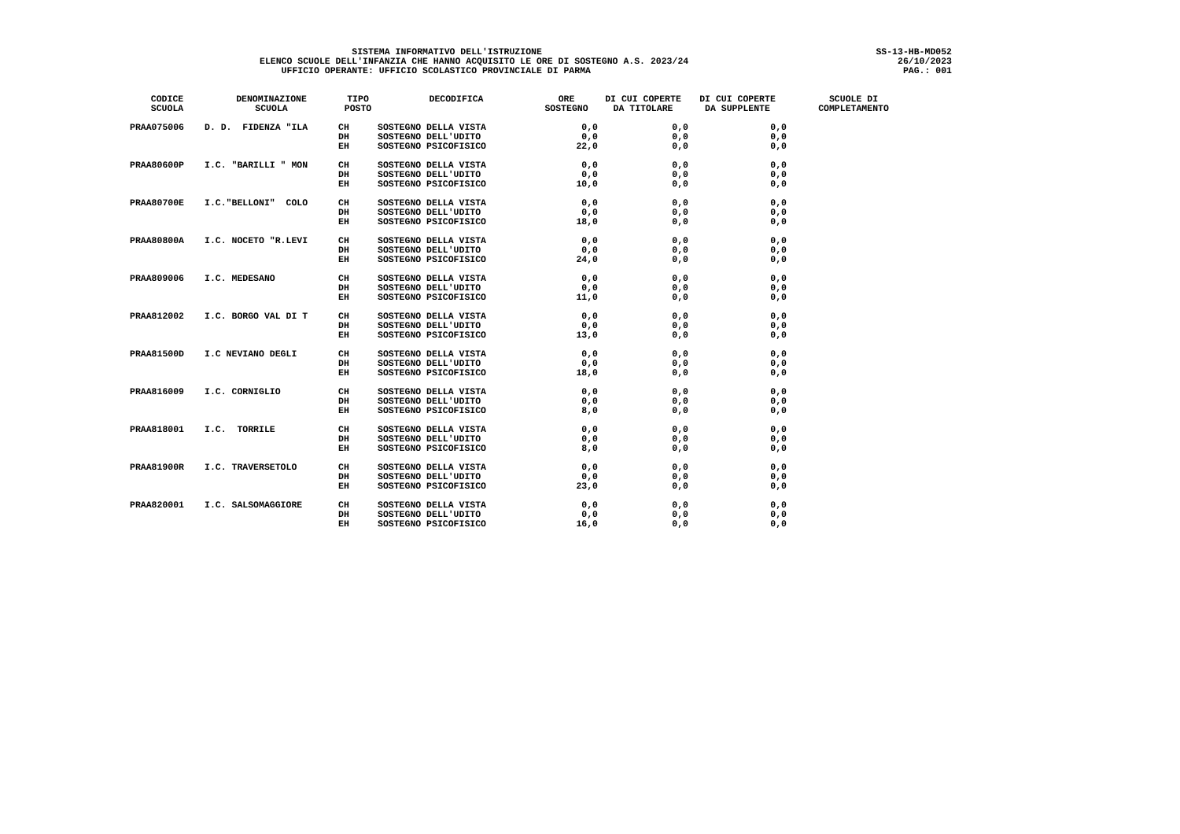SISTEMA INFORMATIVO DELL'ISTRUZIONE ELENCO SCUOLE DELL'INFANZIA CHE HANNO ACQUISITO LE ORE DI SOSTEGNO A.S. 2023/24 UFFICIO OPERANTE: UFFICIO SCOLASTICO PROVINCIALE DI PARMA
SS-13-HB-MD052
26/10/2023
PAG.: 001
| CODICE SCUOLA | DENOMINAZIONE SCUOLA | TIPO POSTO | DECODIFICA | ORE SOSTEGNO | DI CUI COPERTE DA TITOLARE | DI CUI COPERTE DA SUPPLENTE | SCUOLE DI COMPLETAMENTO |
| --- | --- | --- | --- | --- | --- | --- | --- |
| PRAA075006 | D. D. FIDENZA "ILA | CH DH EH | SOSTEGNO DELLA VISTA SOSTEGNO DELL'UDITO SOSTEGNO PSICOFISICO | 0,0 0,0 22,0 | 0,0 0,0 0,0 | 0,0 0,0 0,0 | |
| PRAA80600P | I.C. "BARILLI " MON | CH DH EH | SOSTEGNO DELLA VISTA SOSTEGNO DELL'UDITO SOSTEGNO PSICOFISICO | 0,0 0,0 10,0 | 0,0 0,0 0,0 | 0,0 0,0 0,0 | |
| PRAA80700E | I.C."BELLONI" COLO | CH DH EH | SOSTEGNO DELLA VISTA SOSTEGNO DELL'UDITO SOSTEGNO PSICOFISICO | 0,0 0,0 18,0 | 0,0 0,0 0,0 | 0,0 0,0 0,0 | |
| PRAA80800A | I.C. NOCETO "R.LEVI | CH DH EH | SOSTEGNO DELLA VISTA SOSTEGNO DELL'UDITO SOSTEGNO PSICOFISICO | 0,0 0,0 24,0 | 0,0 0,0 0,0 | 0,0 0,0 0,0 | |
| PRAA809006 | I.C. MEDESANO | CH DH EH | SOSTEGNO DELLA VISTA SOSTEGNO DELL'UDITO SOSTEGNO PSICOFISICO | 0,0 0,0 11,0 | 0,0 0,0 0,0 | 0,0 0,0 0,0 | |
| PRAA812002 | I.C. BORGO VAL DI T | CH DH EH | SOSTEGNO DELLA VISTA SOSTEGNO DELL'UDITO SOSTEGNO PSICOFISICO | 0,0 0,0 13,0 | 0,0 0,0 0,0 | 0,0 0,0 0,0 | |
| PRAA81500D | I.C NEVIANO DEGLI | CH DH EH | SOSTEGNO DELLA VISTA SOSTEGNO DELL'UDITO SOSTEGNO PSICOFISICO | 0,0 0,0 18,0 | 0,0 0,0 0,0 | 0,0 0,0 0,0 | |
| PRAA816009 | I.C. CORNIGLIO | CH DH EH | SOSTEGNO DELLA VISTA SOSTEGNO DELL'UDITO SOSTEGNO PSICOFISICO | 0,0 0,0 8,0 | 0,0 0,0 0,0 | 0,0 0,0 0,0 | |
| PRAA818001 | I.C. TORRILE | CH DH EH | SOSTEGNO DELLA VISTA SOSTEGNO DELL'UDITO SOSTEGNO PSICOFISICO | 0,0 0,0 8,0 | 0,0 0,0 0,0 | 0,0 0,0 0,0 | |
| PRAA81900R | I.C. TRAVERSETOLO | CH DH EH | SOSTEGNO DELLA VISTA SOSTEGNO DELL'UDITO SOSTEGNO PSICOFISICO | 0,0 0,0 23,0 | 0,0 0,0 0,0 | 0,0 0,0 0,0 | |
| PRAA820001 | I.C. SALSOMAGGIORE | CH DH EH | SOSTEGNO DELLA VISTA SOSTEGNO DELL'UDITO SOSTEGNO PSICOFISICO | 0,0 0,0 16,0 | 0,0 0,0 0,0 | 0,0 0,0 0,0 | |